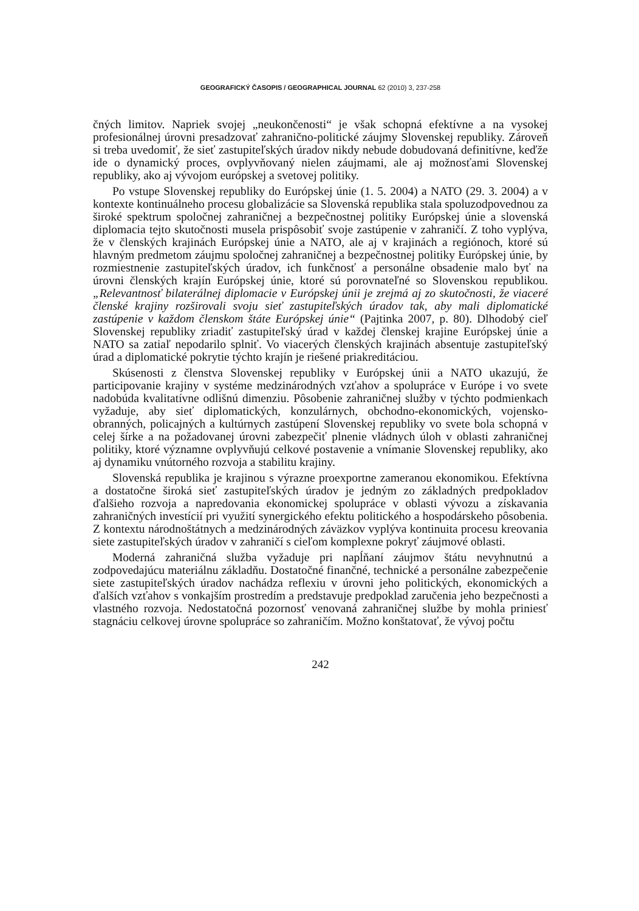GEOGRAFICKÝ ČASOPIS / GEOGRAPHICAL JOURNAL 62 (2010) 3, 237-258
čných limitov. Napriek svojej „neukončenosti“ je však schopná efektívne a na vysokej profesionálnej úrovni presadzovať zahranično-politické záujmy Slovenskej republiky. Zároveň si treba uvedomiť, že sieť zastupiteľských úradov nikdy nebude dobudovaná definitívne, keďže ide o dynamický proces, ovplyvňovaný nielen záujmami, ale aj možnosťami Slovenskej republiky, ako aj vývojom európskej a svetovej politiky.
Po vstupe Slovenskej republiky do Európskej únie (1. 5. 2004) a NATO (29. 3. 2004) a v kontexte kontinuálneho procesu globalizácie sa Slovenská republika stala spoluzodpovednou za široké spektrum spoločnej zahraničnej a bezpečnostnej politiky Európskej únie a slovenská diplomacia tejto skutočnosti musela prispôsobiť svoje zastúpenie v zahraničí. Z toho vyplýva, že v členských krajinách Európskej únie a NATO, ale aj v krajinách a regiónoch, ktoré sú hlavným predmetom záujmu spoločnej zahraničnej a bezpečnostnej politiky Európskej únie, by rozmiestnenie zastupiteľských úradov, ich funkčnosť a personálne obsadenie malo byť na úrovni členských krajín Európskej únie, ktoré sú porovnateľné so Slovenskou republikou. „Relevantnosť bilaterálnej diplomacie v Európskej únii je zrejmá aj zo skutočnosti, že viaceré členské krajiny rozširovali svoju sieť zastupiteľských úradov tak, aby mali diplomatické zastúpenie v každom členskom štáte Európskej únie“ (Pajtinka 2007, p. 80). Dlhodobý cieľ Slovenskej republiky zriadiť zastupiteľský úrad v každej členskej krajine Európskej únie a NATO sa zatiaľ nepodarilo splniť. Vo viacerých členských krajinách absentuje zastupiteľský úrad a diplomatické pokrytie týchto krajín je riešené priakreditáciou.
Skúsenosti z členstva Slovenskej republiky v Európskej únii a NATO ukazujú, že participovanie krajiny v systéme medzinárodných vzťahov a spolupráce v Európe i vo svete nadobúda kvalitatívne odlišnú dimenziu. Pôsobenie zahraničnej služby v týchto podmienkach vyžaduje, aby sieť diplomatických, konzulárnych, obchodno-ekonomických, vojensko-obranných, policajných a kultúrnych zastúpení Slovenskej republiky vo svete bola schopná v celej šírke a na požadovanej úrovni zabezpečiť plnenie vládnych úloh v oblasti zahraničnej politiky, ktoré významne ovplyvňujú celkové postavenie a vnímanie Slovenskej republiky, ako aj dynamiku vnútorného rozvoja a stabilitu krajiny.
Slovenská republika je krajinou s výrazne proexportne zameranou ekonomikou. Efektívna a dostatočne široká sieť zastupiteľských úradov je jedným zo základných predpokladov ďalšieho rozvoja a napredovania ekonomickej spolupráce v oblasti vývozu a získavania zahraničných investícií pri využití synergického efektu politického a hospodárskeho pôsobenia. Z kontextu národnoštátnych a medzinárodných záväzkov vyplýva kontinuita procesu kreovania siete zastupiteľských úradov v zahraničí s cieľom komplexne pokryť záujmové oblasti.
Moderná zahraničná služba vyžaduje pri napĺňaní záujmov štátu nevyhnutnú a zodpovedajúcu materiálnu základňu. Dostatočné finančné, technické a personálne zabezpečenie siete zastupiteľských úradov nachádza reflexiu v úrovni jeho politických, ekonomických a ďalších vzťahov s vonkajším prostredím a predstavuje predpoklad zaručenia jeho bezpečnosti a vlastného rozvoja. Nedostatočná pozornosť venovaná zahraničnej službe by mohla priniesť stagnáciu celkovej úrovne spolupráce so zahraničím. Možno konštatovať, že vývoj počtu
242